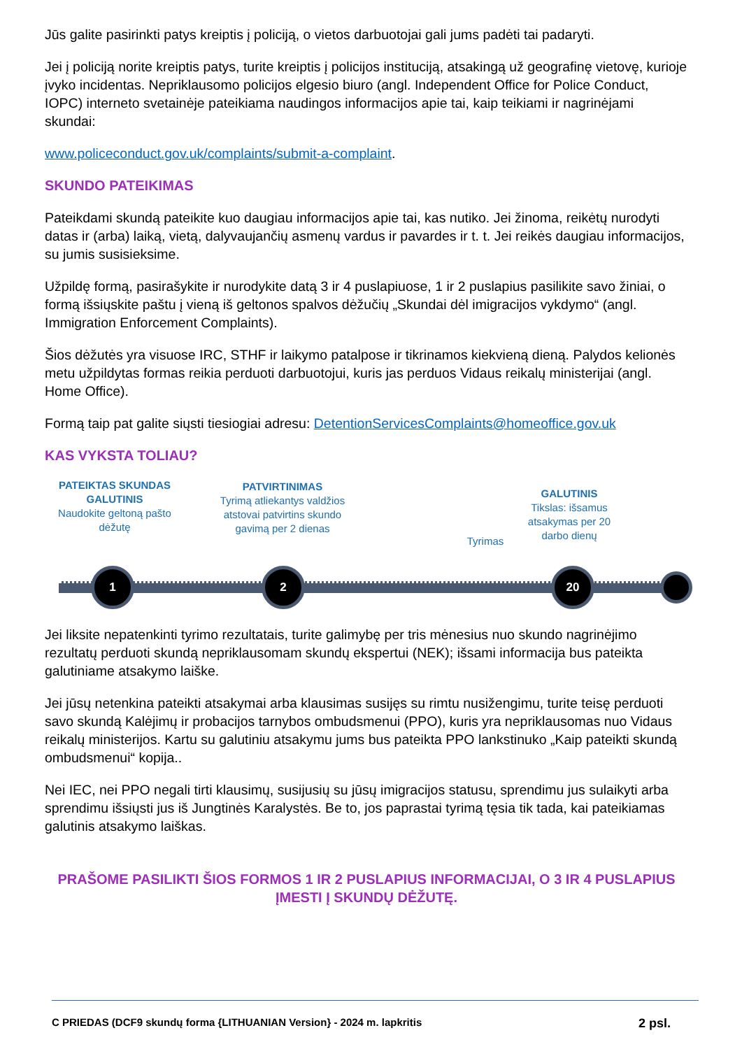Jūs galite pasirinkti patys kreiptis į policiją, o vietos darbuotojai gali jums padėti tai padaryti.
Jei į policiją norite kreiptis patys, turite kreiptis į policijos instituciją, atsakingą už geografinę vietovę, kurioje įvyko incidentas. Nepriklausomo policijos elgesio biuro (angl. Independent Office for Police Conduct, IOPC) interneto svetainėje pateikiama naudingos informacijos apie tai, kaip teikiami ir nagrinėjami skundai:
www.policeconduct.gov.uk/complaints/submit-a-complaint.
SKUNDO PATEIKIMAS
Pateikdami skundą pateikite kuo daugiau informacijos apie tai, kas nutiko. Jei žinoma, reikėtų nurodyti datas ir (arba) laiką, vietą, dalyvaujančių asmenų vardus ir pavardes ir t. t. Jei reikės daugiau informacijos, su jumis susisieksime.
Užpildę formą, pasirašykite ir nurodykite datą 3 ir 4 puslapiuose, 1 ir 2 puslapius pasilikite savo žiniai, o formą išsiųskite paštu į vieną iš geltonos spalvos dėžučių „Skundai dėl imigracijos vykdymo“ (angl. Immigration Enforcement Complaints).
Šios dėžutės yra visuose IRC, STHF ir laikymo patalpose ir tikrinamos kiekvieną dieną. Palydos kelionės metu užpildytas formas reikia perduoti darbuotojui, kuris jas perduos Vidaus reikalų ministerijai (angl. Home Office).
Formą taip pat galite siųsti tiesiogiai adresu: DetentionServicesComplaints@homeoffice.gov.uk
KAS VYKSTA TOLIAU?
PATEIKTAS SKUNDAS GALUTINIS
Naudokite geltoną pašto dėžutę
PATVIRTINIMAS
Tyrimą atliekantys valdžios atstovai patvirtins skundo gavimą per 2 dienas
Tyrimas
GALUTINIS
Tikslas: išsamus atsakymas per 20 darbo dienų
1 2 20
Jei liksite nepatenkinti tyrimo rezultatais, turite galimybę per tris mėnesius nuo skundo nagrinėjimo rezultatų perduoti skundą nepriklausomam skundų ekspertui (NEK); išsami informacija bus pateikta galutiniame atsakymo laiške.
Jei jūsų netenkina pateikti atsakymai arba klausimas susijęs su rimtu nusižengimu, turite teisę perduoti savo skundą Kalėjimų ir probacijos tarnybos ombudsmenui (PPO), kuris yra nepriklausomas nuo Vidaus reikalų ministerijos. Kartu su galutiniu atsakymu jums bus pateikta PPO lankstinuko „Kaip pateikti skundą ombudsmenui“ kopija..
Nei IEC, nei PPO negali tirti klausimų, susijusių su jūsų imigracijos statusu, sprendimu jus sulaikyti arba sprendimu išsiųsti jus iš Jungtinės Karalystės. Be to, jos paprastai tyrimą tęsia tik tada, kai pateikiamas galutinis atsakymo laiškas.
PRAŠOME PASILIKTI ŠIOS FORMOS 1 IR 2 PUSLAPIUS INFORMACIJAI, O 3 IR 4 PUSLAPIUS ĮMESTI Į SKUNDŲ DĖŽUTĘ.
C PRIEDAS (DCF9 skundų forma {LITHUANIAN Version} - 2024 m. lapkritis 2 psl.